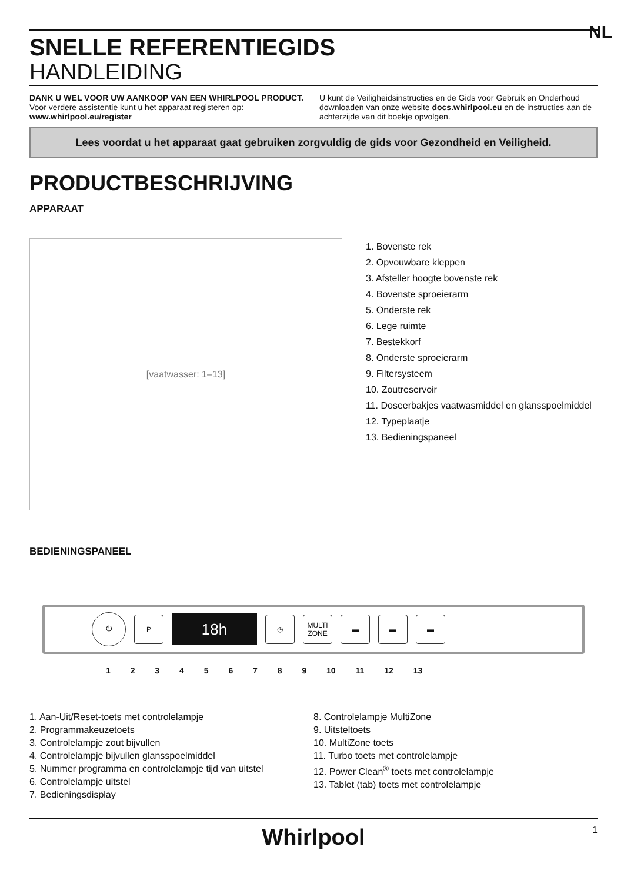NL
SNELLE REFERENTIEGIDS
HANDLEIDING
DANK U WEL VOOR UW AANKOOP VAN EEN WHIRLPOOL PRODUCT.
Voor verdere assistentie kunt u het apparaat registeren op:
www.whirlpool.eu/register
U kunt de Veiligheidsinstructies en de Gids voor Gebruik en Onderhoud downloaden van onze website docs.whirlpool.eu en de instructies aan de achterzijde van dit boekje opvolgen.
Lees voordat u het apparaat gaat gebruiken zorgvuldig de gids voor Gezondheid en Veiligheid.
PRODUCTBESCHRIJVING
APPARAAT
[vaatwasser: 1–13]
1. Bovenste rek
2. Opvouwbare kleppen
3. Afsteller hoogte bovenste rek
4. Bovenste sproeierarm
5. Onderste rek
6. Lege ruimte
7. Bestekkorf
8. Onderste sproeierarm
9. Filtersysteem
10. Zoutreservoir
11. Doseerbakjes vaatwasmiddel en glansspoelmiddel
12. Typeplaatje
13. Bedieningspaneel
BEDIENINGSPANEEL
⏻
P
18h
◷
MULTI ZONE
▬ ▬ ▬
1 2 3 4 5 6 7 8 9 10 11 12 13
1. Aan-Uit/Reset-toets met controlelampje
2. Programmakeuzetoets
3. Controlelampje zout bijvullen
4. Controlelampje bijvullen glansspoelmiddel
5. Nummer programma en controlelampje tijd van uitstel
6. Controlelampje uitstel
7. Bedieningsdisplay
8. Controlelampje MultiZone
9. Uitsteltoets
10. MultiZone toets
11. Turbo toets met controlelampje
12. Power Clean<sup>®</sup> toets met controlelampje
13. Tablet (tab) toets met controlelampje
Whirlpool 1